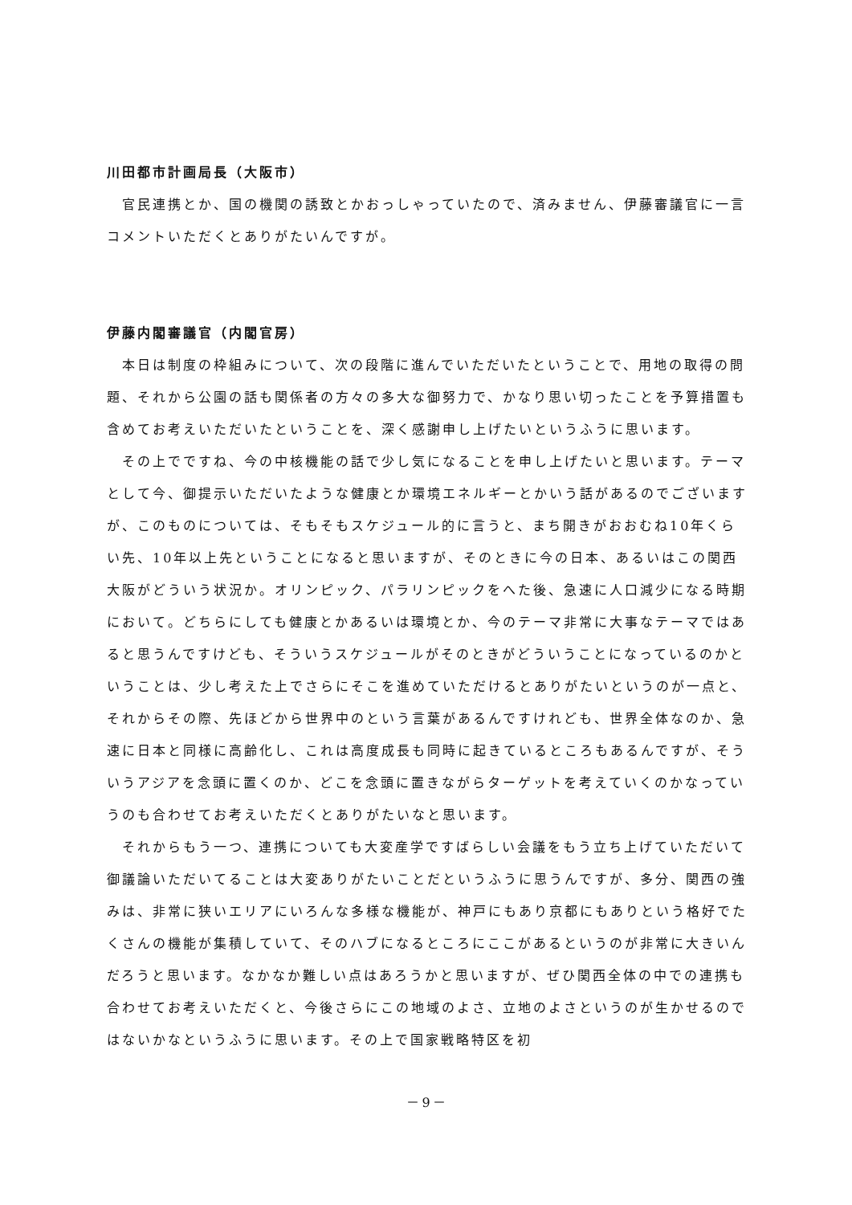川田都市計画局長（大阪市）
官民連携とか、国の機関の誘致とかおっしゃっていたので、済みません、伊藤審議官に一言コメントいただくとありがたいんですが。
伊藤内閣審議官（内閣官房）
本日は制度の枠組みについて、次の段階に進んでいただいたということで、用地の取得の問題、それから公園の話も関係者の方々の多大な御努力で、かなり思い切ったことを予算措置も含めてお考えいただいたということを、深く感謝申し上げたいというふうに思います。
その上でですね、今の中核機能の話で少し気になることを申し上げたいと思います。テーマとして今、御提示いただいたような健康とか環境エネルギーとかいう話があるのでございますが、このものについては、そもそもスケジュール的に言うと、まち開きがおおむね10年くらい先、10年以上先ということになると思いますが、そのときに今の日本、あるいはこの関西大阪がどういう状況か。オリンピック、パラリンピックをへた後、急速に人口減少になる時期において。どちらにしても健康とかあるいは環境とか、今のテーマ非常に大事なテーマではあると思うんですけども、そういうスケジュールがそのときがどういうことになっているのかということは、少し考えた上でさらにそこを進めていただけるとありがたいというのが一点と、それからその際、先ほどから世界中のという言葉があるんですけれども、世界全体なのか、急速に日本と同様に高齢化し、これは高度成長も同時に起きているところもあるんですが、そういうアジアを念頭に置くのか、どこを念頭に置きながらターゲットを考えていくのかなっていうのも合わせてお考えいただくとありがたいなと思います。
それからもう一つ、連携についても大変産学ですばらしい会議をもう立ち上げていただいて御議論いただいてることは大変ありがたいことだというふうに思うんですが、多分、関西の強みは、非常に狭いエリアにいろんな多様な機能が、神戸にもあり京都にもありという格好でたくさんの機能が集積していて、そのハブになるところにここがあるというのが非常に大きいんだろうと思います。なかなか難しい点はあろうかと思いますが、ぜひ関西全体の中での連携も合わせてお考えいただくと、今後さらにこの地域のよさ、立地のよさというのが生かせるのではないかなというふうに思います。その上で国家戦略特区を初
－9－